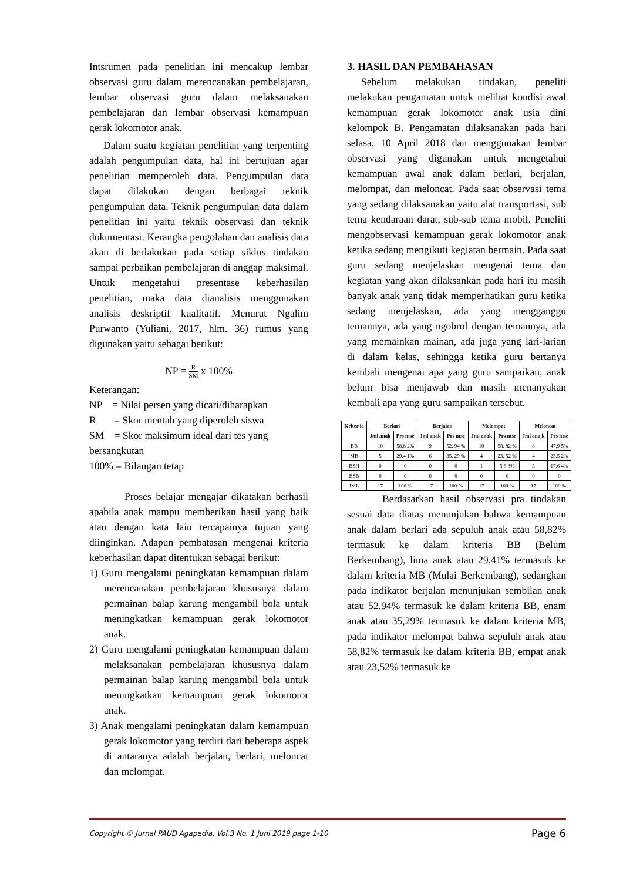Intsrumen pada penelitian ini mencakup lembar observasi guru dalam merencanakan pembelajaran, lembar observasi guru dalam melaksanakan pembelajaran dan lembar observasi kemampuan gerak lokomotor anak.
Dalam suatu kegiatan penelitian yang terpenting adalah pengumpulan data, hal ini bertujuan agar penelitian memperoleh data. Pengumpulan data dapat dilakukan dengan berbagai teknik pengumpulan data. Teknik pengumpulan data dalam penelitian ini yaitu teknik observasi dan teknik dokumentasi. Kerangka pengolahan dan analisis data akan di berlakukan pada setiap siklus tindakan sampai perbaikan pembelajaran di anggap maksimal. Untuk mengetahui presentase keberhasilan penelitian, maka data dianalisis menggunakan analisis deskriptif kualitatif. Menurut Ngalim Purwanto (Yuliani, 2017, hlm. 36) rumus yang digunakan yaitu sebagai berikut:
NP = R SM x 100%
Keterangan:
NP = Nilai persen yang dicari/diharapkan
R = Skor mentah yang diperoleh siswa
SM = Skor maksimum ideal dari tes yang bersangkutan
100% = Bilangan tetap
Proses belajar mengajar dikatakan berhasil apabila anak mampu memberikan hasil yang baik atau dengan kata lain tercapainya tujuan yang diinginkan. Adapun pembatasan mengenai kriteria keberhasilan dapat ditentukan sebagai berikut:
1) Guru mengalami peningkatan kemampuan dalam merencanakan pembelajaran khususnya dalam permainan balap karung mengambil bola untuk meningkatkan kemampuan gerak lokomotor anak.
2) Guru mengalami peningkatan kemampuan dalam melaksanakan pembelajaran khususnya dalam permainan balap karung mengambil bola untuk meningkatkan kemampuan gerak lokomotor anak.
3) Anak mengalami peningkatan dalam kemampuan gerak lokomotor yang terdiri dari beberapa aspek di antaranya adalah berjalan, berlari, meloncat dan melompat.
3. HASIL DAN PEMBAHASAN
Sebelum melakukan tindakan, peneliti melakukan pengamatan untuk melihat kondisi awal kemampuan gerak lokomotor anak usia dini kelompok B. Pengamatan dilaksanakan pada hari selasa, 10 April 2018 dan menggunakan lembar observasi yang digunakan untuk mengetahui kemampuan awal anak dalam berlari, berjalan, melompat, dan meloncat. Pada saat observasi tema yang sedang dilaksanakan yaitu alat transportasi, sub tema kendaraan darat, sub-sub tema mobil. Peneliti mengobservasi kemampuan gerak lokomotor anak ketika sedang mengikuti kegiatan bermain. Pada saat guru sedang menjelaskan mengenai tema dan kegiatan yang akan dilaksankan pada hari itu masih banyak anak yang tidak memperhatikan guru ketika sedang menjelaskan, ada yang mengganggu temannya, ada yang ngobrol dengan temannya, ada yang memainkan mainan, ada juga yang lari-larian di dalam kelas, sehingga ketika guru bertanya kembali mengenai apa yang guru sampaikan, anak belum bisa menjawab dan masih menanyakan kembali apa yang guru sampaikan tersebut.
| Kriter ia | Berlari | | Berjalan | | Melompat | | Meloncat | |
| --- | --- | --- | --- | --- | --- | --- | --- | --- |
| | Jml anak | Prs ntse | Jml anak | Prs ntse | Jml anak | Prs ntse | Jml ana k | Prs ntse |
| BB | 10 | 58,8 2% | 9 | 52, 94 % | 10 | 58, 82 % | 8 | 47,9 5% |
| MB | 5 | 29,4 1% | 6 | 35, 29 % | 4 | 23, 52 % | 4 | 23,5 2% |
| BSH | 0 | 0 | 0 | 0 | 1 | 5,8 8% | 3 | 17,6 4% |
| BSB | 0 | 0 | 0 | 0 | 0 | 0 | 0 | 0 |
| JML | 17 | 100 % | 17 | 100 % | 17 | 100 % | 17 | 100 % |
Berdasarkan hasil observasi pra tindakan sesuai data diatas menunjukan bahwa kemampuan anak dalam berlari ada sepuluh anak atau 58,82% termasuk ke dalam kriteria BB (Belum Berkembang), lima anak atau 29,41% termasuk ke dalam kriteria MB (Mulai Berkembang), sedangkan pada indikator berjalan menunjukan sembilan anak atau 52,94% termasuk ke dalam kriteria BB, enam anak atau 35,29% termasuk ke dalam kriteria MB, pada indikator melompat bahwa sepuluh anak atau 58,82% termasuk ke dalam kriteria BB, empat anak atau 23,52% termasuk ke
Copyright © Jurnal PAUD Agapedia, Vol.3 No. 1 Juni 2019 page 1-10 Page 6